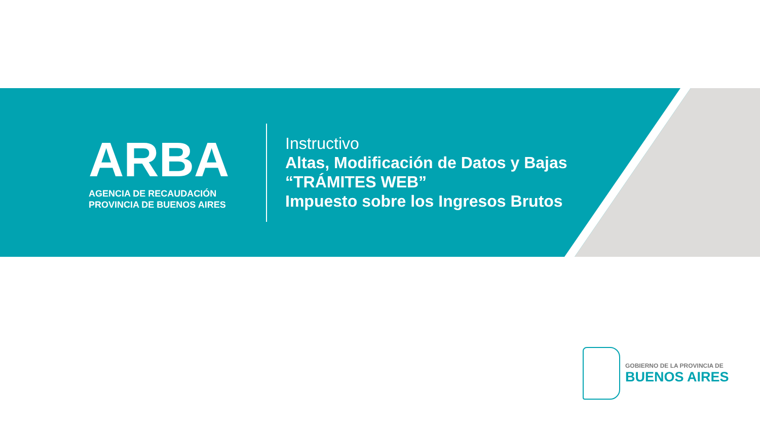ARBA
AGENCIA DE RECAUDACIÓN
PROVINCIA DE BUENOS AIRES
Instructivo
Altas, Modificación de Datos y Bajas
“TRÁMITES WEB”
Impuesto sobre los Ingresos Brutos
GOBIERNO DE LA PROVINCIA DE
BUENOS AIRES